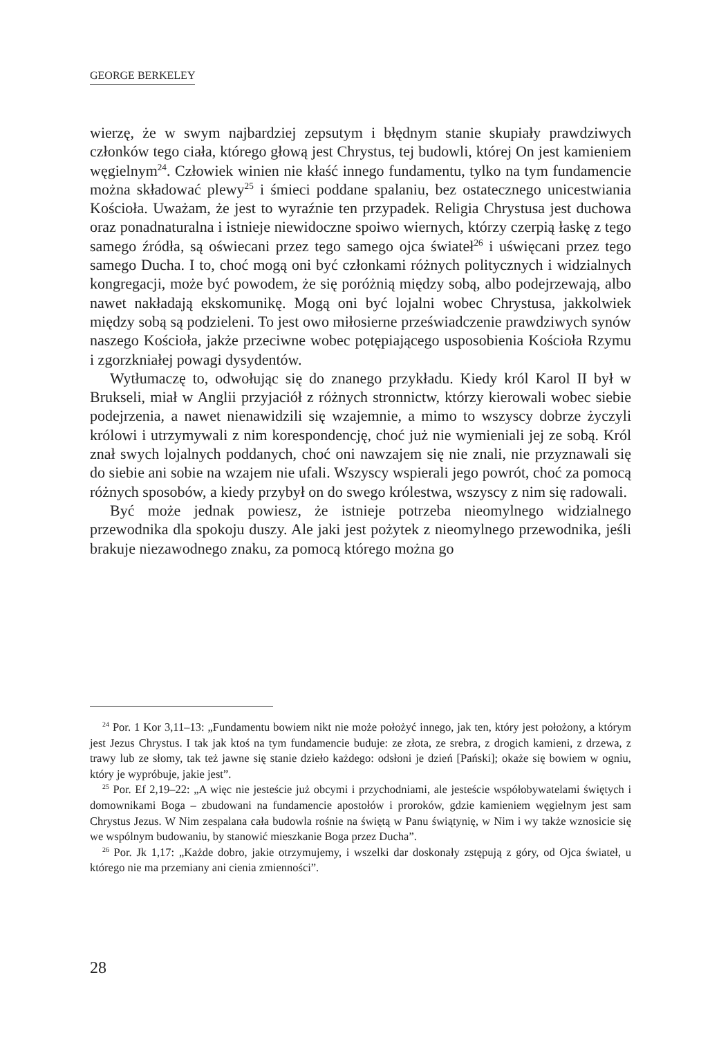GEORGE BERKELEY
wierzę, że w swym najbardziej zepsutym i błędnym stanie skupiały prawdziwych członków tego ciała, którego głową jest Chrystus, tej budowli, której On jest kamieniem węgielnym<sup>24</sup>. Człowiek winien nie kłaść innego fundamentu, tylko na tym fundamencie można składować plewy<sup>25</sup> i śmieci poddane spalaniu, bez ostatecznego unicestwiania Kościoła. Uważam, że jest to wyraźnie ten przypadek. Religia Chrystusa jest duchowa oraz ponadnaturalna i istnieje niewidoczne spoiwo wiernych, którzy czerpią łaskę z tego samego źródła, są oświecani przez tego samego ojca świateł<sup>26</sup> i uświęcani przez tego samego Ducha. I to, choć mogą oni być członkami różnych politycznych i widzialnych kongregacji, może być powodem, że się poróżnią między sobą, albo podejrzewają, albo nawet nakładają ekskomunikę. Mogą oni być lojalni wobec Chrystusa, jakkolwiek między sobą są podzieleni. To jest owo miłosierne przeświadczenie prawdziwych synów naszego Kościoła, jakże przeciwne wobec potępiającego usposobienia Kościoła Rzymu i zgorzkniałej powagi dysydentów.
Wytłumaczę to, odwołując się do znanego przykładu. Kiedy król Karol II był w Brukseli, miał w Anglii przyjaciół z różnych stronnictw, którzy kierowali wobec siebie podejrzenia, a nawet nienawidzili się wzajemnie, a mimo to wszyscy dobrze życzyli królowi i utrzymywali z nim korespondencję, choć już nie wymieniali jej ze sobą. Król znał swych lojalnych poddanych, choć oni nawzajem się nie znali, nie przyznawali się do siebie ani sobie na wzajem nie ufali. Wszyscy wspierali jego powrót, choć za pomocą różnych sposobów, a kiedy przybył on do swego królestwa, wszyscy z nim się radowali.
Być może jednak powiesz, że istnieje potrzeba nieomylnego widzialnego przewodnika dla spokoju duszy. Ale jaki jest pożytek z nieomylnego przewodnika, jeśli brakuje niezawodnego znaku, za pomocą którego można go
<sup>24</sup> Por. 1 Kor 3,11–13: „Fundamentu bowiem nikt nie może położyć innego, jak ten, który jest położony, a którym jest Jezus Chrystus. I tak jak ktoś na tym fundamencie buduje: ze złota, ze srebra, z drogich kamieni, z drzewa, z trawy lub ze słomy, tak też jawne się stanie dzieło każdego: odsłoni je dzień [Pański]; okaże się bowiem w ogniu, który je wypróbuje, jakie jest”.
<sup>25</sup> Por. Ef 2,19–22: „A więc nie jesteście już obcymi i przychodniami, ale jesteście współobywatelami świętych i domownikami Boga – zbudowani na fundamencie apostołów i proroków, gdzie kamieniem węgielnym jest sam Chrystus Jezus. W Nim zespalana cała budowla rośnie na świętą w Panu świątynię, w Nim i wy także wznosicie się we wspólnym budowaniu, by stanowić mieszkanie Boga przez Ducha”.
<sup>26</sup> Por. Jk 1,17: „Każde dobro, jakie otrzymujemy, i wszelki dar doskonały zstępują z góry, od Ojca świateł, u którego nie ma przemiany ani cienia zmienności”.
28